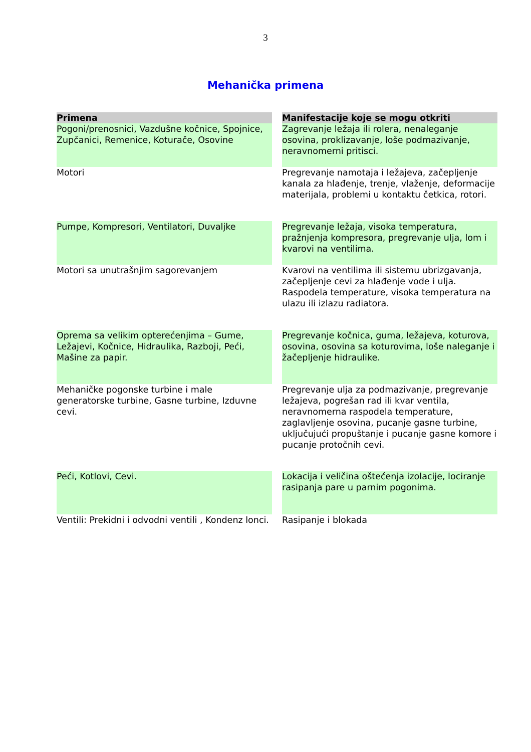3
Mehanička primena
| Primena | Manifestacije koje se mogu otkriti |
| --- | --- |
| Pogoni/prenosnici, Vazdušne kočnice, Spojnice, Zupčanici, Remenice, Koturače, Osovine | Zagrevanje ležaja ili rolera, nenaleganje osovina, proklizavanje, loše podmazivanje, neravnomerni pritisci. |
| Motori | Pregrevanje namotaja i ležajeva, začepljenje kanala za hlađenje, trenje, vlaženje, deformacije materijala, problemi u kontaktu četkica, rotori. |
| Pumpe, Kompresori, Ventilatori, Duvaljke | Pregrevanje ležaja, visoka temperatura, pražnjenja kompresora, pregrevanje ulja, lom i kvarovi na ventilima. |
| Motori sa unutrašnjim sagorevanjem | Kvarovi na ventilima ili sistemu ubrizgavanja, začepljenje cevi za hlađenje vode i ulja. Raspodela temperature, visoka temperatura na ulazu ili izlazu radiatora. |
| Oprema sa velikim opterećenjima – Gume, Ležajevi, Kočnice, Hidraulika, Razboji, Peći, Mašine za papir. | Pregrevanje kočnica, guma, ležajeva, koturova, osovina, osovina sa koturovima, loše naleganje i žačepljenje hidraulike. |
| Mehaničke pogonske turbine i male generatorske turbine, Gasne turbine, Izduvne cevi. | Pregrevanje ulja za podmazivanje, pregrevanje ležajeva, pogrešan rad ili kvar ventila, neravnomerna raspodela temperature, zaglavljenje osovina, pucanje gasne turbine, uključujući propuštanje i pucanje gasne komore i pucanje protočnih cevi. |
| Peći, Kotlovi, Cevi. | Lokacija i veličina oštećenja izolacije, lociranje rasipanja pare u parnim pogonima. |
| Ventili: Prekidni i odvodni ventili , Kondenz lonci. | Rasipanje i blokada |